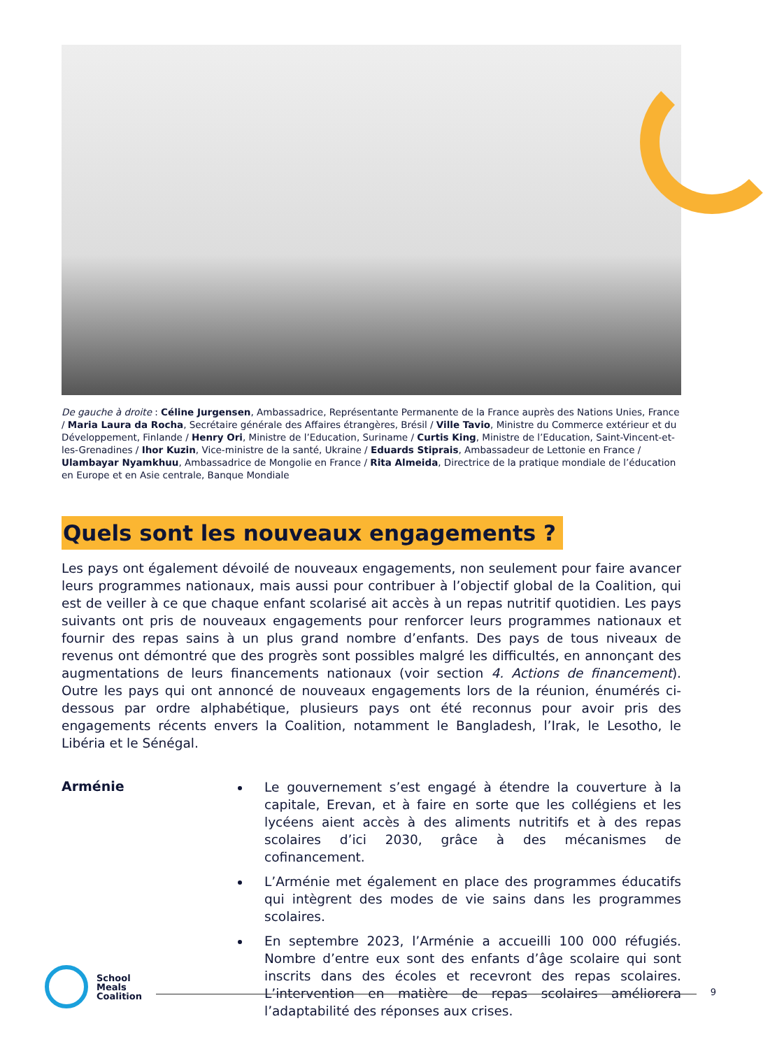De gauche à droite : Céline Jurgensen, Ambassadrice, Représentante Permanente de la France auprès des Nations Unies, France / Maria Laura da Rocha, Secrétaire générale des Affaires étrangères, Brésil / Ville Tavio, Ministre du Commerce extérieur et du Développement, Finlande / Henry Ori, Ministre de l’Education, Suriname / Curtis King, Ministre de l’Education, Saint-Vincent-et-les-Grenadines / Ihor Kuzin, Vice-ministre de la santé, Ukraine / Eduards Stiprais, Ambassadeur de Lettonie en France / Ulambayar Nyamkhuu, Ambassadrice de Mongolie en France / Rita Almeida, Directrice de la pratique mondiale de l’éducation en Europe et en Asie centrale, Banque Mondiale
Quels sont les nouveaux engagements ?
Les pays ont également dévoilé de nouveaux engagements, non seulement pour faire avancer leurs programmes nationaux, mais aussi pour contribuer à l’objectif global de la Coalition, qui est de veiller à ce que chaque enfant scolarisé ait accès à un repas nutritif quotidien. Les pays suivants ont pris de nouveaux engagements pour renforcer leurs programmes nationaux et fournir des repas sains à un plus grand nombre d’enfants. Des pays de tous niveaux de revenus ont démontré que des progrès sont possibles malgré les difficultés, en annonçant des augmentations de leurs financements nationaux (voir section 4. Actions de financement). Outre les pays qui ont annoncé de nouveaux engagements lors de la réunion, énumérés ci-dessous par ordre alphabétique, plusieurs pays ont été reconnus pour avoir pris des engagements récents envers la Coalition, notamment le Bangladesh, l’Irak, le Lesotho, le Libéria et le Sénégal.
Arménie
Le gouvernement s’est engagé à étendre la couverture à la capitale, Erevan, et à faire en sorte que les collégiens et les lycéens aient accès à des aliments nutritifs et à des repas scolaires d’ici 2030, grâce à des mécanismes de cofinancement.
L’Arménie met également en place des programmes éducatifs qui intègrent des modes de vie sains dans les programmes scolaires.
En septembre 2023, l’Arménie a accueilli 100 000 réfugiés. Nombre d’entre eux sont des enfants d’âge scolaire qui sont inscrits dans des écoles et recevront des repas scolaires. L’intervention en matière de repas scolaires améliorera l’adaptabilité des réponses aux crises.
School
Meals
Coalition
9